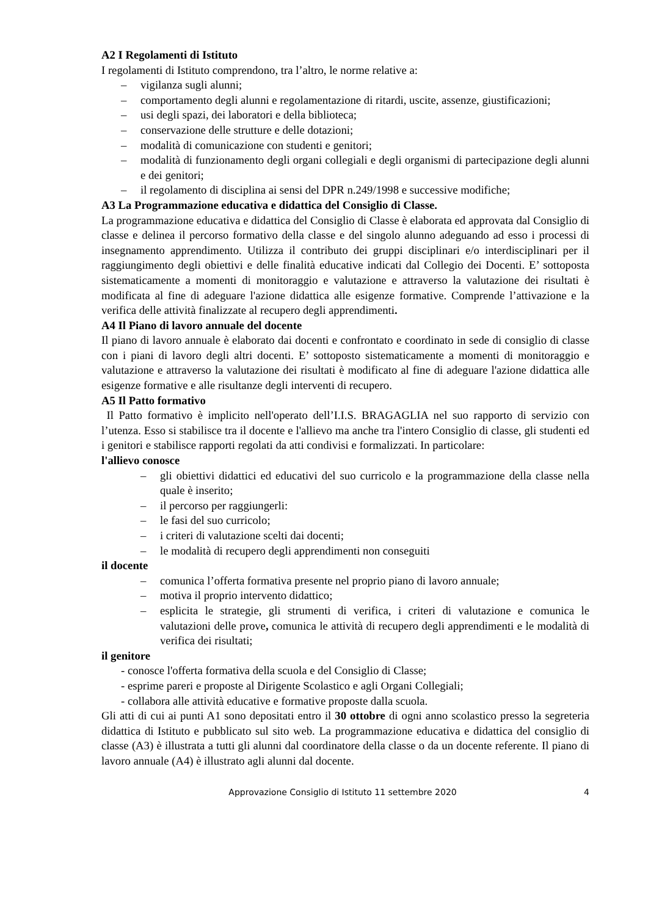A2 I Regolamenti di Istituto
I regolamenti di Istituto comprendono, tra l’altro, le norme relative a:
– vigilanza sugli alunni;
– comportamento degli alunni e regolamentazione di ritardi, uscite, assenze, giustificazioni;
– usi degli spazi, dei laboratori e della biblioteca;
– conservazione delle strutture e delle dotazioni;
– modalità di comunicazione con studenti e genitori;
– modalità di funzionamento degli organi collegiali e degli organismi di partecipazione degli alunni e dei genitori;
– il regolamento di disciplina ai sensi del DPR n.249/1998 e successive modifiche;
A3 La Programmazione educativa e didattica del Consiglio di Classe.
La programmazione educativa e didattica del Consiglio di Classe è elaborata ed approvata dal Consiglio di classe e delinea il percorso formativo della classe e del singolo alunno adeguando ad esso i processi di insegnamento apprendimento. Utilizza il contributo dei gruppi disciplinari e/o interdisciplinari per il raggiungimento degli obiettivi e delle finalità educative indicati dal Collegio dei Docenti. E’ sottoposta sistematicamente a momenti di monitoraggio e valutazione e attraverso la valutazione dei risultati è modificata al fine di adeguare l'azione didattica alle esigenze formative. Comprende l’attivazione e la verifica delle attività finalizzate al recupero degli apprendimenti.
A4 Il Piano di lavoro annuale del docente
Il piano di lavoro annuale è elaborato dai docenti e confrontato e coordinato in sede di consiglio di classe con i piani di lavoro degli altri docenti. E’ sottoposto sistematicamente a momenti di monitoraggio e valutazione e attraverso la valutazione dei risultati è modificato al fine di adeguare l'azione didattica alle esigenze formative e alle risultanze degli interventi di recupero.
A5 Il Patto formativo
Il Patto formativo è implicito nell'operato dell’I.I.S. BRAGAGLIA nel suo rapporto di servizio con l’utenza. Esso si stabilisce tra il docente e l'allievo ma anche tra l'intero Consiglio di classe, gli studenti ed i genitori e stabilisce rapporti regolati da atti condivisi e formalizzati. In particolare:
l'allievo conosce
– gli obiettivi didattici ed educativi del suo curricolo e la programmazione della classe nella quale è inserito;
– il percorso per raggiungerli:
– le fasi del suo curricolo;
– i criteri di valutazione scelti dai docenti;
– le modalità di recupero degli apprendimenti non conseguiti
il docente
– comunica l’offerta formativa presente nel proprio piano di lavoro annuale;
– motiva il proprio intervento didattico;
– esplicita le strategie, gli strumenti di verifica, i criteri di valutazione e comunica le valutazioni delle prove, comunica le attività di recupero degli apprendimenti e le modalità di verifica dei risultati;
il genitore
- conosce l'offerta formativa della scuola e del Consiglio di Classe;
- esprime pareri e proposte al Dirigente Scolastico e agli Organi Collegiali;
- collabora alle attività educative e formative proposte dalla scuola.
Gli atti di cui ai punti A1 sono depositati entro il 30 ottobre di ogni anno scolastico presso la segreteria didattica di Istituto e pubblicato sul sito web. La programmazione educativa e didattica del consiglio di classe (A3) è illustrata a tutti gli alunni dal coordinatore della classe o da un docente referente. Il piano di lavoro annuale (A4) è illustrato agli alunni dal docente.
Approvazione Consiglio di Istituto 11 settembre 2020 4